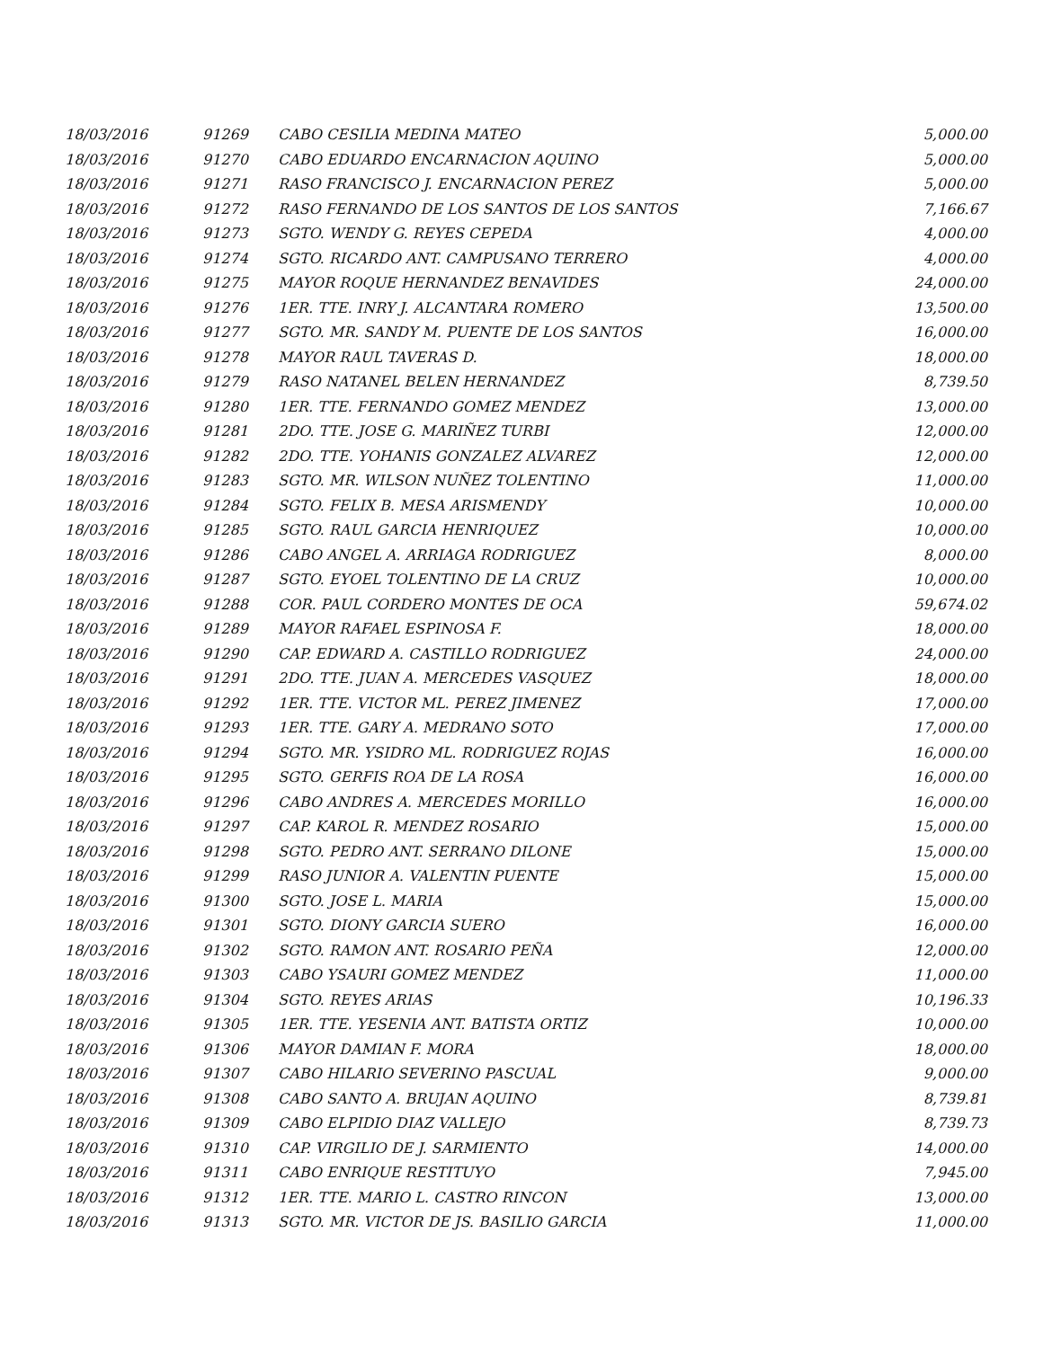| 18/03/2016 | 91269 | CABO CESILIA MEDINA MATEO | 5,000.00 |
| 18/03/2016 | 91270 | CABO EDUARDO ENCARNACION AQUINO | 5,000.00 |
| 18/03/2016 | 91271 | RASO FRANCISCO J. ENCARNACION PEREZ | 5,000.00 |
| 18/03/2016 | 91272 | RASO FERNANDO DE LOS SANTOS DE LOS SANTOS | 7,166.67 |
| 18/03/2016 | 91273 | SGTO. WENDY G. REYES CEPEDA | 4,000.00 |
| 18/03/2016 | 91274 | SGTO. RICARDO ANT. CAMPUSANO TERRERO | 4,000.00 |
| 18/03/2016 | 91275 | MAYOR ROQUE HERNANDEZ BENAVIDES | 24,000.00 |
| 18/03/2016 | 91276 | 1ER. TTE. INRY J. ALCANTARA ROMERO | 13,500.00 |
| 18/03/2016 | 91277 | SGTO. MR. SANDY M. PUENTE DE LOS SANTOS | 16,000.00 |
| 18/03/2016 | 91278 | MAYOR RAUL TAVERAS D. | 18,000.00 |
| 18/03/2016 | 91279 | RASO NATANEL BELEN HERNANDEZ | 8,739.50 |
| 18/03/2016 | 91280 | 1ER. TTE. FERNANDO GOMEZ MENDEZ | 13,000.00 |
| 18/03/2016 | 91281 | 2DO. TTE. JOSE G. MARIÑEZ TURBI | 12,000.00 |
| 18/03/2016 | 91282 | 2DO. TTE. YOHANIS GONZALEZ ALVAREZ | 12,000.00 |
| 18/03/2016 | 91283 | SGTO. MR. WILSON NUÑEZ TOLENTINO | 11,000.00 |
| 18/03/2016 | 91284 | SGTO. FELIX B. MESA ARISMENDY | 10,000.00 |
| 18/03/2016 | 91285 | SGTO. RAUL GARCIA HENRIQUEZ | 10,000.00 |
| 18/03/2016 | 91286 | CABO ANGEL A. ARRIAGA RODRIGUEZ | 8,000.00 |
| 18/03/2016 | 91287 | SGTO. EYOEL TOLENTINO DE LA CRUZ | 10,000.00 |
| 18/03/2016 | 91288 | COR. PAUL CORDERO MONTES DE OCA | 59,674.02 |
| 18/03/2016 | 91289 | MAYOR RAFAEL ESPINOSA F. | 18,000.00 |
| 18/03/2016 | 91290 | CAP. EDWARD A. CASTILLO RODRIGUEZ | 24,000.00 |
| 18/03/2016 | 91291 | 2DO. TTE. JUAN A. MERCEDES VASQUEZ | 18,000.00 |
| 18/03/2016 | 91292 | 1ER. TTE. VICTOR ML. PEREZ JIMENEZ | 17,000.00 |
| 18/03/2016 | 91293 | 1ER. TTE. GARY A. MEDRANO SOTO | 17,000.00 |
| 18/03/2016 | 91294 | SGTO. MR. YSIDRO ML. RODRIGUEZ ROJAS | 16,000.00 |
| 18/03/2016 | 91295 | SGTO. GERFIS ROA DE LA ROSA | 16,000.00 |
| 18/03/2016 | 91296 | CABO ANDRES A. MERCEDES MORILLO | 16,000.00 |
| 18/03/2016 | 91297 | CAP. KAROL R. MENDEZ ROSARIO | 15,000.00 |
| 18/03/2016 | 91298 | SGTO. PEDRO ANT. SERRANO DILONE | 15,000.00 |
| 18/03/2016 | 91299 | RASO JUNIOR A. VALENTIN PUENTE | 15,000.00 |
| 18/03/2016 | 91300 | SGTO. JOSE L. MARIA | 15,000.00 |
| 18/03/2016 | 91301 | SGTO. DIONY GARCIA SUERO | 16,000.00 |
| 18/03/2016 | 91302 | SGTO. RAMON ANT. ROSARIO PEÑA | 12,000.00 |
| 18/03/2016 | 91303 | CABO YSAURI GOMEZ MENDEZ | 11,000.00 |
| 18/03/2016 | 91304 | SGTO. REYES ARIAS | 10,196.33 |
| 18/03/2016 | 91305 | 1ER. TTE. YESENIA ANT. BATISTA ORTIZ | 10,000.00 |
| 18/03/2016 | 91306 | MAYOR DAMIAN F. MORA | 18,000.00 |
| 18/03/2016 | 91307 | CABO HILARIO SEVERINO PASCUAL | 9,000.00 |
| 18/03/2016 | 91308 | CABO SANTO A. BRUJAN AQUINO | 8,739.81 |
| 18/03/2016 | 91309 | CABO ELPIDIO DIAZ VALLEJO | 8,739.73 |
| 18/03/2016 | 91310 | CAP. VIRGILIO DE J. SARMIENTO | 14,000.00 |
| 18/03/2016 | 91311 | CABO ENRIQUE RESTITUYO | 7,945.00 |
| 18/03/2016 | 91312 | 1ER. TTE. MARIO L. CASTRO RINCON | 13,000.00 |
| 18/03/2016 | 91313 | SGTO. MR. VICTOR DE JS. BASILIO GARCIA | 11,000.00 |